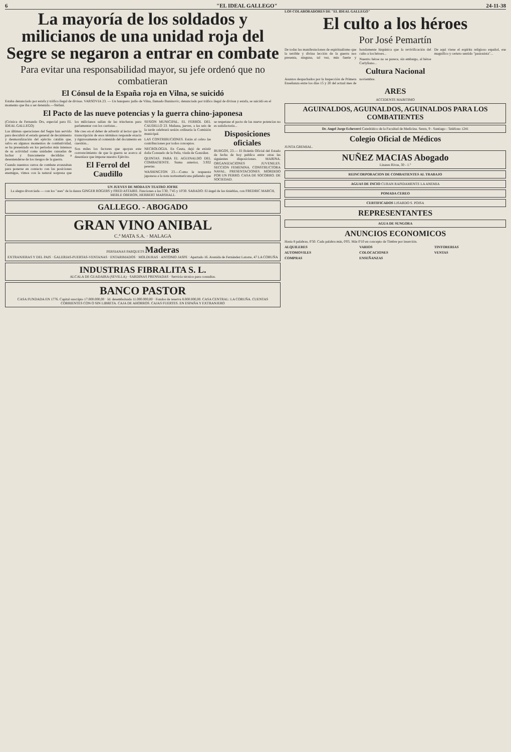6 "EL IDEAL GALLEGO" 24-11-38
La mayoría de los soldados y milicianos de una unidad roja del Segre se negaron a entrar en combate
Para evitar una responsabilidad mayor, su jefe ordenó que no combatieran
El Cónsul de la España roja en Vilna, se suicidó
Estaba denunciado por estafa y tráfico ilegal de divisas. VARSOVIA 23. — Un banquero judío de Vilna, llamado Buninovic, denunciado por tráfico ilegal de divisas y estafa, se suicidó en el momento que iba a ser detenido.—Stéfani.
El Pacto de las nueve potencias y la guerra chino-japonesa
(Crónica de Fernando Ors, especial para EL IDEAL GALLEGO)
Las últimas operaciones del Segre han servido para descubrir el estado general de decaimiento y desmoralización del ejército catalán que, salvo en algunos momentos de combatividad, se ha presentado en los períodos más intensos de su actividad como unidades cansadas de luchar y francamente decididas a desentenderse de los riesgos de la guerra.
Cuando nuestros carros de combate avanzaban para ponerse en contacto con las posiciones enemigas, vimos con la natural sorpresa que los milicianos salían de las trincheras para parlamentar con los carristas...
Me creo en el deber de advertir al lector que la transcripción de esos términos responde exacta y rigurosamente al contenido del documento en cuestión...
Son miles los factores que apoyan este convencimiento de que la guerra se acerca al desenlace que impone nuestro Ejército.
El Ferrol del Caudillo
SESION MUNICIPAL. EL FERROL DEL CAUDILLO 23. Mañana, jueves, a las seis de la tarde celebrará sesión ordinaria la Comisión municipal.
LAS CONTRIBUCIONES. Están al cobro las contribuciones por todos conceptos.
NECROLOGIA. En Ceuta, dejó de existir doña Consuelo de la Peña, viuda de González.
QUINTAS. PARA EL AGUINALDO DEL COMBATIENTE. Suma anterior, 3.932 pesetas.
WASHINGTON 23.—Como la respuesta japonesa a la nota norteamericana pidiendo que se respetase el pacto de las nueve potencias no es satisfactoria...
Disposiciones oficiales
BURGOS, 23.— El Boletín Oficial del Estado de fecha de hoy publica entre otras las siguientes disposiciones. MARINA. ORGANIZACIONES JUVENILES. SECCION FEMENINA. CONSTRUCTORA NAVAL. PRESENTACIONES. MORDIDO POR UN PERRO. CASA DE SOCORRO. DE SOCIEDAD.
UN JUEVES DE MODA EN TEATRO JOFRE
La alegre divorciada — con los "ases" de la danza GINGER ROGERS y FRED ASTAIRE. Funciones a las 5'30, 7'45 y 10'30. SABADO: El ángel de las tinieblas, con FREDRIC MARCH, MERLE OBERON, HERBERT MARSHALL
GALLEGO. - ABOGADO
GRAN VINO ANIBAL
C.ª MATA S.A. · MALAGA
PERSIANAS PARQUETS Maderas
EXTRANJERAS Y DEL PAIS · GALERIAS-PUERTAS-VENTANAS · ENTARIMADOS · MOLDURAS · ANTONIO JASPE · Apartado 16. Avenida de Fernández Latorre, 47 LA CORUÑA
INDUSTRIAS FIBRALITA S. L.
ALCALA DE GUADAIRA (SEVILLA) · SARDINAS PRENSADAS · Servicio técnico para consultas.
BANCO PASTOR
CASA FUNDADA EN 1776. Capital suscripto 17.000.000,00 · Id. desembolsado 11.000.000,00 · Fondos de reserva 8.000.000,00. CASA CENTRAL: LA CORUÑA. CUENTAS CORRIENTES CON O SIN LIBRETA. CAJA DE AHORROS. CAJAS FUERTES. EN ESPAÑA Y EXTRANJERO
LOS COLABORADORES DE "EL IDEAL GALLEGO"
El culto a los héroes
Por José Pemartín
De todas las manifestaciones de espiritualismo que la terrible y divina lección de la guerra nos presenta, ninguna, tal vez, más fuerte y hondamente hispánica que la revivificación del culto a los héroes...
Nuestro héroe no se parece, sin embargo, al héroe Carlyliano...
De aquí viene el espíritu religioso español, ese magnífico y certero sentido "pasionista"...
Cultura Nacional
Asuntos despachados por la Inspección de Primera Enseñanza entre los días 15 y 20 del actual mes de noviembre.
ARES
ACCIDENTE MARITIMO
AGUINALDOS, AGUINALDOS, AGUINALDOS PARA LOS COMBATIENTES
Dr. Angel Jorge Echeverri Catedrático de la Facultad de Medicina. Senra, 9 - Santiago - Teléfono 1241
Colegio Oficial de Médicos
JUNTA GREMIAL.
NUÑEZ MACIAS Abogado
Linares Rivas, 30 - 1.º
REINCORPORACION DE COMBATIENTES AL TRABAJO
AGUAS DE INCIO CURAN RAPIDAMENTE LA ANEMIA
POMADA CEREO
CERTIFICADOS LISARDO S. POISA
REPRESENTANTES
AGUA DE SUNGORA
ANUNCIOS ECONOMICOS
Hasta 8 palabras, 0'50. Cada palabra más, 0'05. Más 0'10 en concepto de Timbre por inserción.
ALQUILERES
AUTOMOVILES
COMPRAS
VARIOS
COLOCACIONES
ENSEÑANZAS
TINTORERIAS
VENTAS